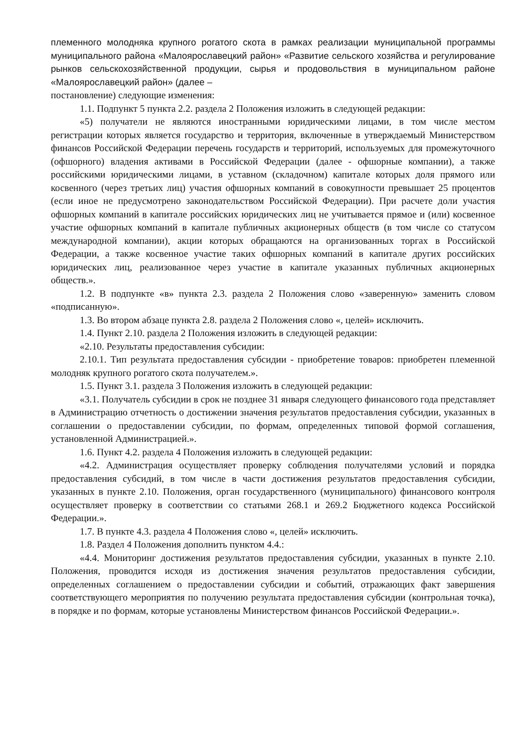племенного молодняка крупного рогатого скота в рамках реализации муниципальной программы муниципального района «Малоярославецкий район» «Развитие сельского хозяйства и регулирование рынков сельскохозяйственной продукции, сырья и продовольствия в муниципальном районе «Малоярославецкий район» (далее –
постановление) следующие изменения:
1.1. Подпункт 5 пункта 2.2. раздела 2 Положения изложить в следующей редакции:
«5) получатели не являются иностранными юридическими лицами, в том числе местом регистрации которых является государство и территория, включенные в утверждаемый Министерством финансов Российской Федерации перечень государств и территорий, используемых для промежуточного (офшорного) владения активами в Российской Федерации (далее - офшорные компании), а также российскими юридическими лицами, в уставном (складочном) капитале которых доля прямого или косвенного (через третьих лиц) участия офшорных компаний в совокупности превышает 25 процентов (если иное не предусмотрено законодательством Российской Федерации). При расчете доли участия офшорных компаний в капитале российских юридических лиц не учитывается прямое и (или) косвенное участие офшорных компаний в капитале публичных акционерных обществ (в том числе со статусом международной компании), акции которых обращаются на организованных торгах в Российской Федерации, а также косвенное участие таких офшорных компаний в капитале других российских юридических лиц, реализованное через участие в капитале указанных публичных акционерных обществ.».
1.2. В подпункте «в» пункта 2.3. раздела 2 Положения слово «заверенную» заменить словом «подписанную».
1.3. Во втором абзаце пункта 2.8. раздела 2 Положения слово «, целей» исключить.
1.4. Пункт 2.10. раздела 2 Положения изложить в следующей редакции:
«2.10. Результаты предоставления субсидии:
2.10.1. Тип результата предоставления субсидии - приобретение товаров: приобретен племенной молодняк крупного рогатого скота получателем.».
1.5. Пункт 3.1. раздела 3 Положения изложить в следующей редакции:
«3.1. Получатель субсидии в срок не позднее 31 января следующего финансового года представляет в Администрацию отчетность о достижении значения результатов предоставления субсидии, указанных в соглашении о предоставлении субсидии, по формам, определенных типовой формой соглашения, установленной Администрацией.».
1.6. Пункт 4.2. раздела 4 Положения изложить в следующей редакции:
«4.2. Администрация осуществляет проверку соблюдения получателями условий и порядка предоставления субсидий, в том числе в части достижения результатов предоставления субсидии, указанных в пункте 2.10. Положения, орган государственного (муниципального) финансового контроля осуществляет проверку в соответствии со статьями 268.1 и 269.2 Бюджетного кодекса Российской Федерации.».
1.7. В пункте 4.3. раздела 4 Положения слово «, целей» исключить.
1.8. Раздел 4 Положения дополнить пунктом 4.4.:
«4.4. Мониторинг достижения результатов предоставления субсидии, указанных в пункте 2.10. Положения, проводится исходя из достижения значения результатов предоставления субсидии, определенных соглашением о предоставлении субсидии и событий, отражающих факт завершения соответствующего мероприятия по получению результата предоставления субсидии (контрольная точка), в порядке и по формам, которые установлены Министерством финансов Российской Федерации.».